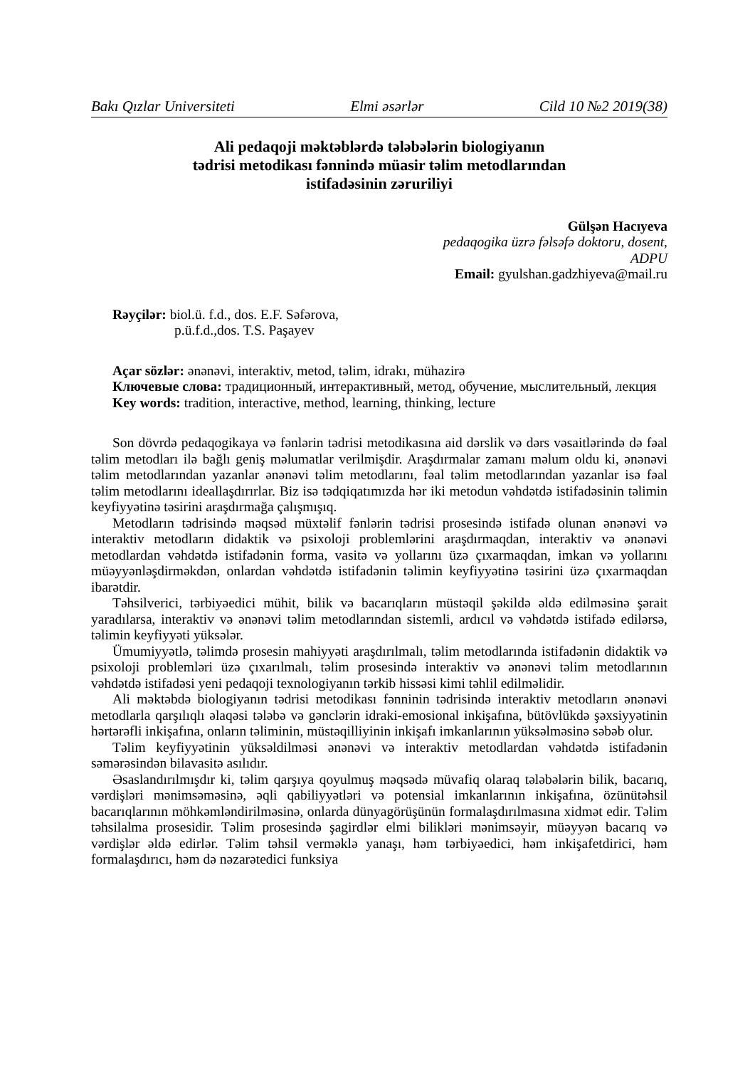Bakı Qızlar Universiteti Elmi əsərlər Cild 10 №2 2019(38)
Ali pedaqoji məktəblərdə tələbələrin biologiyanın
tədrisi metodikası fənnində müasir təlim metodlarından
istifadəsinin zəruriliyi
Gülşən Hacıyeva
pedaqogika üzrə fəlsəfə doktoru, dosent,
ADPU
Email: gyulshan.gadzhiyeva@mail.ru
Rəyçilər: biol.ü. f.d., dos. E.F. Səfərova,
p.ü.f.d.,dos. T.S. Paşayev
Açar sözlər: ənənəvi, interaktiv, metod, təlim, idrakı, mühazirə
Ключевые слова: традиционный, интерактивный, метод, обучение, мыслительный, лекция
Key words: tradition, interactive, method, learning, thinking, lecture
Son dövrdə pedaqogikaya və fənlərin tədrisi metodikasına aid dərslik və dərs vəsaitlərində də fəal təlim metodları ilə bağlı geniş məlumatlar verilmişdir. Araşdırmalar zamanı məlum oldu ki, ənənəvi təlim metodlarından yazanlar ənənəvi təlim metodlarını, fəal təlim metodlarından yazanlar isə fəal təlim metodlarını ideallaşdırırlar. Biz isə tədqiqatımızda hər iki metodun vəhdətdə istifadəsinin təlimin keyfiyyətinə təsirini araşdırmağa çalışmışıq.
Metodların tədrisində məqsəd müxtəlif fənlərin tədrisi prosesində istifadə olunan ənənəvi və interaktiv metodların didaktik və psixoloji problemlərini araşdırmaqdan, interaktiv və ənənəvi metodlardan vəhdətdə istifadənin forma, vasitə və yollarını üzə çıxarmaqdan, imkan və yollarını müəyyənləşdirməkdən, onlardan vəhdətdə istifadənin təlimin keyfiyyətinə təsirini üzə çıxarmaqdan ibarətdir.
Təhsilverici, tərbiyəedici mühit, bilik və bacarıqların müstəqil şəkildə əldə edilməsinə şərait yaradılarsa, interaktiv və ənənəvi təlim metodlarından sistemli, ardıcıl və vəhdətdə istifadə edilərsə, təlimin keyfiyyəti yüksələr.
Ümumiyyətlə, təlimdə prosesin mahiyyəti araşdırılmalı, təlim metodlarında istifadənin didaktik və psixoloji problemləri üzə çıxarılmalı, təlim prosesində interaktiv və ənənəvi təlim metodlarının vəhdətdə istifadəsi yeni pedaqoji texnologiyanın tərkib hissəsi kimi təhlil edilməlidir.
Ali məktəbdə biologiyanın tədrisi metodikası fənninin tədrisində interaktiv metodların ənənəvi metodlarla qarşılıqlı əlaqəsi tələbə və gənclərin idraki-emosional inkişafına, bütövlükdə şəxsiyyətinin hərtərəfli inkişafına, onların təliminin, müstəqilliyinin inkişafı imkanlarının yüksəlməsinə səbəb olur.
Təlim keyfiyyətinin yüksəldilməsi ənənəvi və interaktiv metodlardan vəhdətdə istifadənin səmərəsindən bilavasitə asılıdır.
Əsaslandırılmışdır ki, təlim qarşıya qoyulmuş məqsədə müvafiq olaraq tələbələrin bilik, bacarıq, vərdişləri mənimsəməsinə, əqli qabiliyyətləri və potensial imkanlarının inkişafına, özünütəhsil bacarıqlarının möhkəmləndirilməsinə, onlarda dünyagörüşünün formalaşdırılmasına xidmət edir. Təlim təhsilalma prosesidir. Təlim prosesində şagirdlər elmi bilikləri mənimsəyir, müəyyən bacarıq və vərdişlər əldə edirlər. Təlim təhsil verməklə yanaşı, həm tərbiyəedici, həm inkişafetdirici, həm formalaşdırıcı, həm də nəzarətedici funksiya